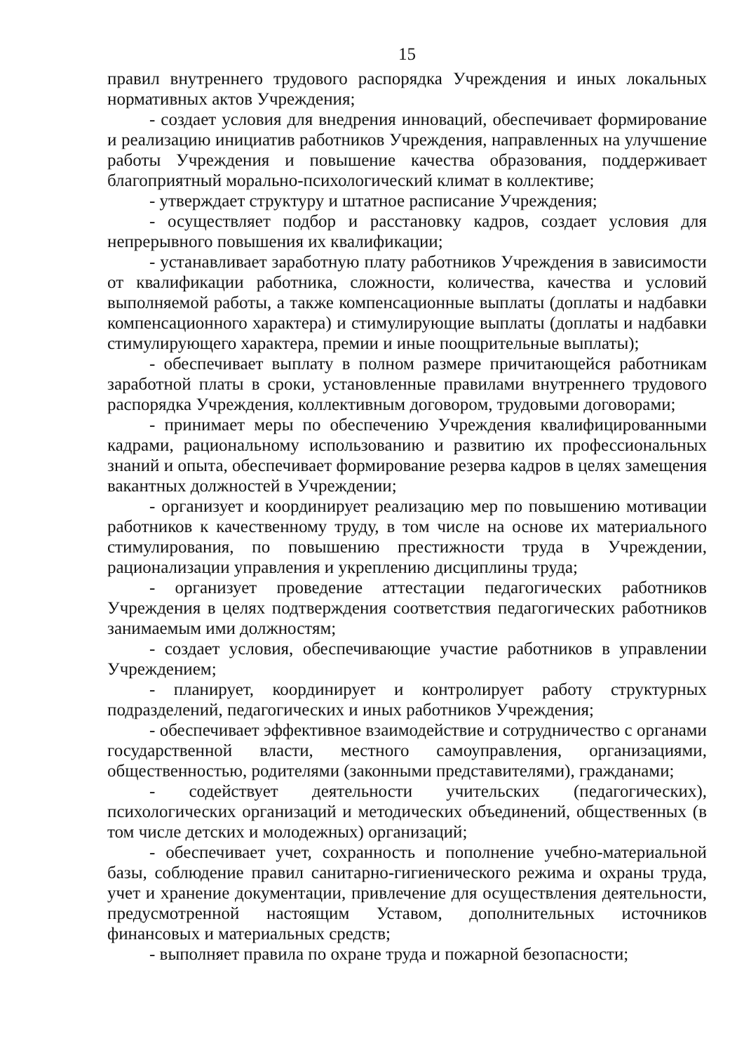15
правил внутреннего трудового распорядка Учреждения и иных локальных нормативных актов Учреждения;
- создает условия для внедрения инноваций, обеспечивает формирование и реализацию инициатив работников Учреждения, направленных на улучшение работы Учреждения и повышение качества образования, поддерживает благоприятный морально-психологический климат в коллективе;
- утверждает структуру и штатное расписание Учреждения;
- осуществляет подбор и расстановку кадров, создает условия для непрерывного повышения их квалификации;
- устанавливает заработную плату работников Учреждения в зависимости от квалификации работника, сложности, количества, качества и условий выполняемой работы, а также компенсационные выплаты (доплаты и надбавки компенсационного характера) и стимулирующие выплаты (доплаты и надбавки стимулирующего характера, премии и иные поощрительные выплаты);
- обеспечивает выплату в полном размере причитающейся работникам заработной платы в сроки, установленные правилами внутреннего трудового распорядка Учреждения, коллективным договором, трудовыми договорами;
- принимает меры по обеспечению Учреждения квалифицированными кадрами, рациональному использованию и развитию их профессиональных знаний и опыта, обеспечивает формирование резерва кадров в целях замещения вакантных должностей в Учреждении;
- организует и координирует реализацию мер по повышению мотивации работников к качественному труду, в том числе на основе их материального стимулирования, по повышению престижности труда в Учреждении, рационализации управления и укреплению дисциплины труда;
- организует проведение аттестации педагогических работников Учреждения в целях подтверждения соответствия педагогических работников занимаемым ими должностям;
- создает условия, обеспечивающие участие работников в управлении Учреждением;
- планирует, координирует и контролирует работу структурных подразделений, педагогических и иных работников Учреждения;
- обеспечивает эффективное взаимодействие и сотрудничество с органами государственной власти, местного самоуправления, организациями, общественностью, родителями (законными представителями), гражданами;
- содействует деятельности учительских (педагогических), психологических организаций и методических объединений, общественных (в том числе детских и молодежных) организаций;
- обеспечивает учет, сохранность и пополнение учебно-материальной базы, соблюдение правил санитарно-гигиенического режима и охраны труда, учет и хранение документации, привлечение для осуществления деятельности, предусмотренной настоящим Уставом, дополнительных источников финансовых и материальных средств;
- выполняет правила по охране труда и пожарной безопасности;